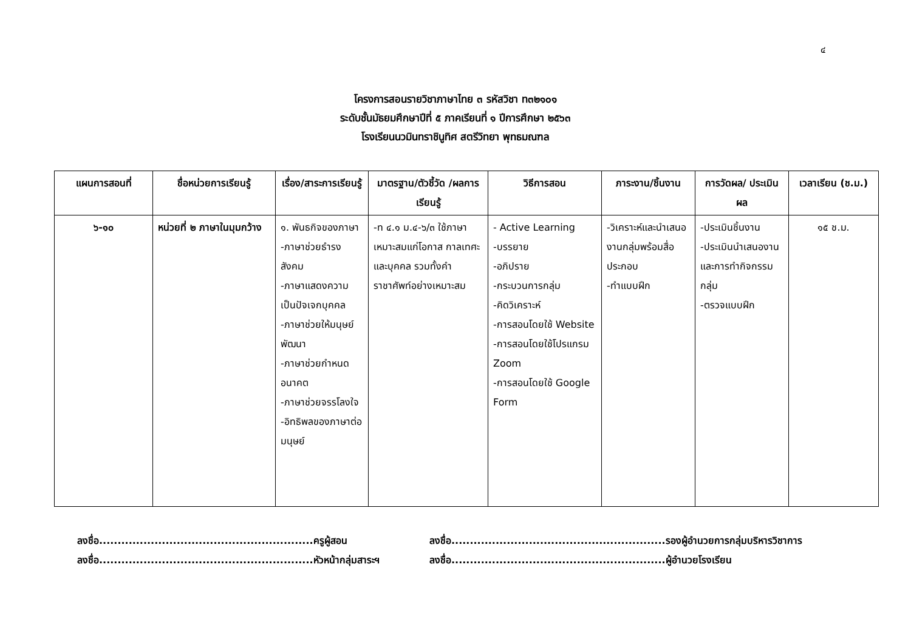๔
โครงการสอนรายวิชาภาษาไทย ๓ รหัสวิชา ท๓๒๑๐๑
ระดับชั้นมัธยมศึกษาปีที่ ๕ ภาคเรียนที่ ๑ ปีการศึกษา ๒๕๖๓
โรงเรียนนวมินทราชินูทิศ สตรีวิทยา พุทธมณฑล
| แผนการสอนที่ | ชื่อหน่วยการเรียนรู้ | เรื่อง/สาระการเรียนรู้ | มาตรฐาน/ตัวชี้วัด /ผลการเรียนรู้ | วิธีการสอน | ภาระงาน/ชิ้นงาน | การวัดผล/ ประเมินผล | เวลาเรียน (ช.ม.) |
| --- | --- | --- | --- | --- | --- | --- | --- |
| ๖-๑๐ | หน่วยที่ ๒ ภาษาในมุมกว้าง | ๑. พันธกิจของภาษา -ภาษาช่วยธำรงสังคม -ภาษาแสดงความเป็นปัจเจกบุคคล -ภาษาช่วยให้มนุษย์พัฒนา -ภาษาช่วยกำหนดอนาคต -ภาษาช่วยจรรโลงใจ -อิทธิพลของภาษาต่อมนุษย์ | -ท ๔.๑ ม.๔-๖/๓ ใช้ภาษาเหมาะสมแก่โอกาส กาลเทศะ และบุคคล รวมทั้งคำราชาศัพท์อย่างเหมาะสม | - Active Learning -บรรยาย -อภิปราย -กระบวนการกลุ่ม -คิดวิเคราะห์ -การสอนโดยใช้ Website -การสอนโดยใช้โปรแกรม Zoom -การสอนโดยใช้ Google Form | -วิเคราะห์และนำเสนองานกลุ่มพร้อมสื่อประกอบ -ทำแบบฝึก | -ประเมินชิ้นงาน -ประเมินนำเสนองานและการทำกิจกรรมกลุ่ม -ตรวจแบบฝึก | ๑๕ ช.ม. |
ลงชื่อ..........................................................ครูผู้สอน
ลงชื่อ..........................................................รองผู้อำนวยการกลุ่มบริหารวิชาการ
ลงชื่อ..........................................................หัวหน้ากลุ่มสาระฯ
ลงชื่อ..........................................................ผู้อำนวยโรงเรียน